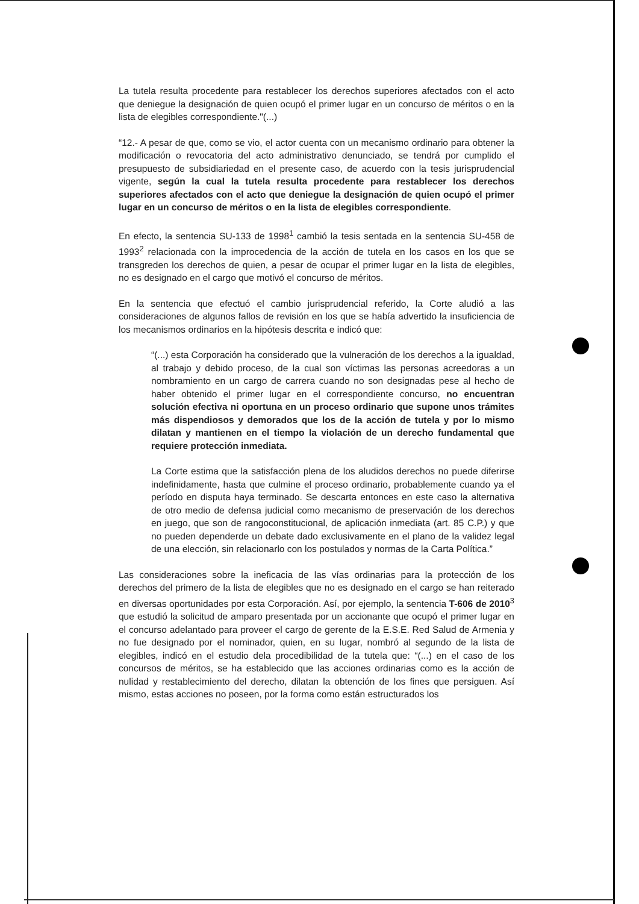La tutela resulta procedente para restablecer los derechos superiores afectados con el acto que deniegue la designación de quien ocupó el primer lugar en un concurso de méritos o en la lista de elegibles correspondiente."(...)
“12.- A pesar de que, como se vio, el actor cuenta con un mecanismo ordinario para obtener la modificación o revocatoria del acto administrativo denunciado, se tendrá por cumplido el presupuesto de subsidiariedad en el presente caso, de acuerdo con la tesis jurisprudencial vigente, según la cual la tutela resulta procedente para restablecer los derechos superiores afectados con el acto que deniegue la designación de quien ocupó el primer lugar en un concurso de méritos o en la lista de elegibles correspondiente.
En efecto, la sentencia SU-133 de 1998<sup>1</sup> cambió la tesis sentada en la sentencia SU-458 de 1993<sup>2</sup> relacionada con la improcedencia de la acción de tutela en los casos en los que se transgreden los derechos de quien, a pesar de ocupar el primer lugar en la lista de elegibles, no es designado en el cargo que motivó el concurso de méritos.
En la sentencia que efectuó el cambio jurisprudencial referido, la Corte aludió a las consideraciones de algunos fallos de revisión en los que se había advertido la insuficiencia de los mecanismos ordinarios en la hipótesis descrita e indicó que:
“(...) esta Corporación ha considerado que la vulneración de los derechos a la igualdad, al trabajo y debido proceso, de la cual son víctimas las personas acreedoras a un nombramiento en un cargo de carrera cuando no son designadas pese al hecho de haber obtenido el primer lugar en el correspondiente concurso, no encuentran solución efectiva ni oportuna en un proceso ordinario que supone unos trámites más dispendiosos y demorados que los de la acción de tutela y por lo mismo dilatan y mantienen en el tiempo la violación de un derecho fundamental que requiere protección inmediata.
La Corte estima que la satisfacción plena de los aludidos derechos no puede diferirse indefinidamente, hasta que culmine el proceso ordinario, probablemente cuando ya el período en disputa haya terminado. Se descarta entonces en este caso la alternativa de otro medio de defensa judicial como mecanismo de preservación de los derechos en juego, que son de rangoconstitucional, de aplicación inmediata (art. 85 C.P.) y que no pueden dependerde un debate dado exclusivamente en el plano de la validez legal de una elección, sin relacionarlo con los postulados y normas de la Carta Política.”
Las consideraciones sobre la ineficacia de las vías ordinarias para la protección de los derechos del primero de la lista de elegibles que no es designado en el cargo se han reiterado en diversas oportunidades por esta Corporación. Así, por ejemplo, la sentencia T-606 de 2010<sup>3</sup> que estudió la solicitud de amparo presentada por un accionante que ocupó el primer lugar en el concurso adelantado para proveer el cargo de gerente de la E.S.E. Red Salud de Armenia y no fue designado por el nominador, quien, en su lugar, nombró al segundo de la lista de elegibles, indicó en el estudio dela procedibilidad de la tutela que: “(...) en el caso de los concursos de méritos, se ha establecido que las acciones ordinarias como es la acción de nulidad y restablecimiento del derecho, dilatan la obtención de los fines que persiguen. Así mismo, estas acciones no poseen, por la forma como están estructurados los